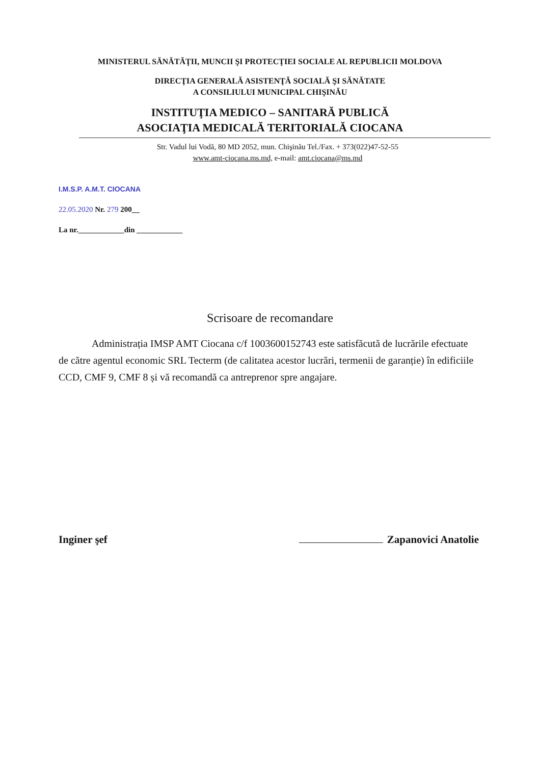MINISTERUL SĂNĂTĂŢII, MUNCII ŞI PROTECŢIEI SOCIALE AL REPUBLICII MOLDOVA
DIRECŢIA GENERALĂ ASISTENŢĂ SOCIALĂ ŞI SĂNĂTATE
A CONSILIULUI MUNICIPAL CHIŞINĂU
INSTITUŢIA MEDICO – SANITARĂ PUBLICĂ
ASOCIAŢIA MEDICALĂ TERITORIALĂ CIOCANA
Str. Vadul lui Vodă, 80 MD 2052, mun. Chişinău Tel./Fax. + 373(022)47-52-55
www.amt-ciocana.ms.md, e-mail: amt.ciocana@ms.md
I.M.S.P. A.M.T. CIOCANA
22.05.2020 Nr. 279 200__
La nr.____________din ____________
Scrisoare de recomandare
Administrația IMSP AMT Ciocana c/f 1003600152743 este satisfăcută de lucrările efectuate de către agentul economic SRL Tecterm (de calitatea acestor lucrări, termenii de garanție) în edificiile CCD, CMF 9, CMF 8 și vă recomandă ca antreprenor spre angajare.
Inginer şef Zapanovici Anatolie